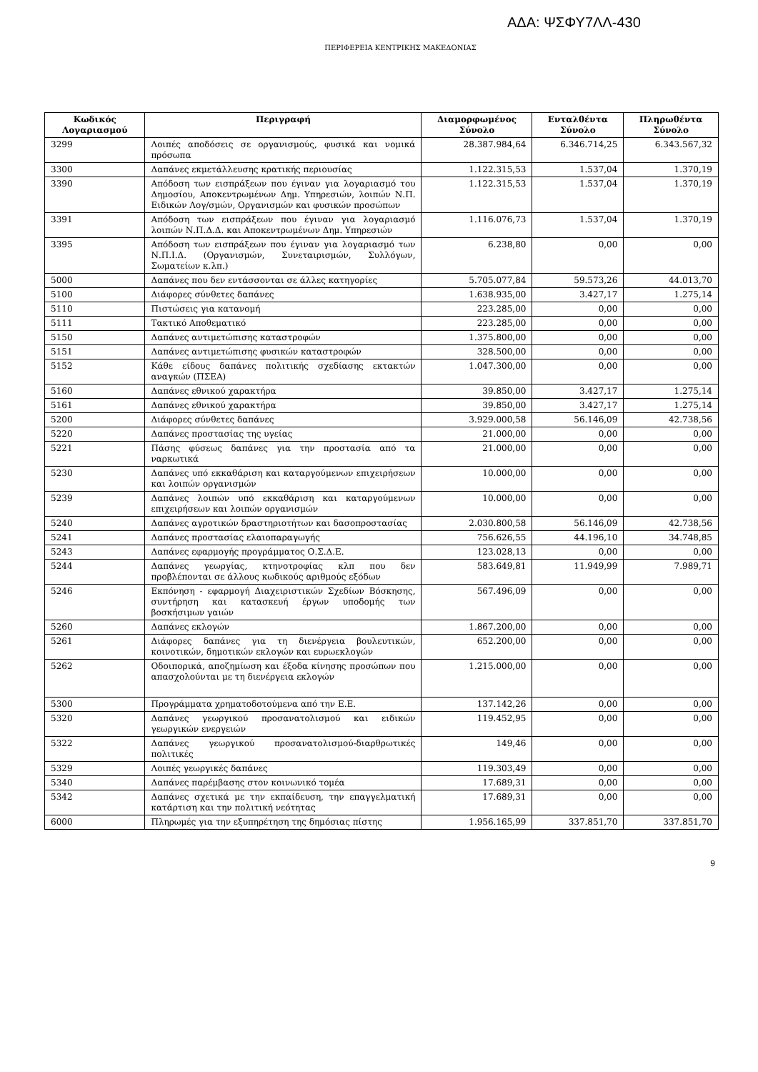ΑΔΑ: ΨΣΦΥ7ΛΛ-430
ΠΕΡΙΦΕΡΕΙΑ ΚΕΝΤΡΙΚΗΣ ΜΑΚΕΔΟΝΙΑΣ
| Κωδικός Λογαριασμού | Περιγραφή | Διαμορφωμένος Σύνολο | Ενταλθέντα Σύνολο | Πληρωθέντα Σύνολο |
| --- | --- | --- | --- | --- |
| 3299 | Λοιπές αποδόσεις σε οργανισμούς, φυσικά και νομικά πρόσωπα | 28.387.984,64 | 6.346.714,25 | 6.343.567,32 |
| 3300 | Δαπάνες εκμετάλλευσης κρατικής περιουσίας | 1.122.315,53 | 1.537,04 | 1.370,19 |
| 3390 | Απόδοση των εισπράξεων που έγιναν για λογαριασμό του Δημοσίου, Αποκεντρωμένων Δημ. Υπηρεσιών, λοιπών Ν.Π. Ειδικών Λογ/σμών, Οργανισμών και φυσικών προσώπων | 1.122.315,53 | 1.537,04 | 1.370,19 |
| 3391 | Απόδοση των εισπράξεων που έγιναν για λογαριασμό λοιπών Ν.Π.Δ.Δ. και Αποκεντρωμένων Δημ. Υπηρεσιών | 1.116.076,73 | 1.537,04 | 1.370,19 |
| 3395 | Απόδοση των εισπράξεων που έγιναν για λογαριασμό των Ν.Π.Ι.Δ. (Οργανισμών, Συνεταιρισμών, Συλλόγων, Σωματείων κ.λπ.) | 6.238,80 | 0,00 | 0,00 |
| 5000 | Δαπάνες που δεν εντάσσονται σε άλλες κατηγορίες | 5.705.077,84 | 59.573,26 | 44.013,70 |
| 5100 | Διάφορες σύνθετες δαπάνες | 1.638.935,00 | 3.427,17 | 1.275,14 |
| 5110 | Πιστώσεις για κατανομή | 223.285,00 | 0,00 | 0,00 |
| 5111 | Τακτικό Αποθεματικό | 223.285,00 | 0,00 | 0,00 |
| 5150 | Δαπάνες αντιμετώπισης καταστροφών | 1.375.800,00 | 0,00 | 0,00 |
| 5151 | Δαπάνες αντιμετώπισης φυσικών καταστροφών | 328.500,00 | 0,00 | 0,00 |
| 5152 | Κάθε είδους δαπάνες πολιτικής σχεδίασης εκτακτών αναγκών (ΠΣΕΑ) | 1.047.300,00 | 0,00 | 0,00 |
| 5160 | Δαπάνες εθνικού χαρακτήρα | 39.850,00 | 3.427,17 | 1.275,14 |
| 5161 | Δαπάνες εθνικού χαρακτήρα | 39.850,00 | 3.427,17 | 1.275,14 |
| 5200 | Διάφορες σύνθετες δαπάνες | 3.929.000,58 | 56.146,09 | 42.738,56 |
| 5220 | Δαπάνες προστασίας της υγείας | 21.000,00 | 0,00 | 0,00 |
| 5221 | Πάσης φύσεως δαπάνες για την προστασία από τα ναρκωτικά | 21.000,00 | 0,00 | 0,00 |
| 5230 | Δαπάνες υπό εκκαθάριση και καταργούμενων επιχειρήσεων και λοιπών οργανισμών | 10.000,00 | 0,00 | 0,00 |
| 5239 | Δαπάνες λοιπών υπό εκκαθάριση και καταργούμενων επιχειρήσεων και λοιπών οργανισμών | 10.000,00 | 0,00 | 0,00 |
| 5240 | Δαπάνες αγροτικών δραστηριοτήτων και δασοπροστασίας | 2.030.800,58 | 56.146,09 | 42.738,56 |
| 5241 | Δαπάνες προστασίας ελαιοπαραγωγής | 756.626,55 | 44.196,10 | 34.748,85 |
| 5243 | Δαπάνες εφαρμογής προγράμματος Ο.Σ.Δ.Ε. | 123.028,13 | 0,00 | 0,00 |
| 5244 | Δαπάνες γεωργίας, κτηνοτροφίας κλπ που δεν προβλέπονται σε άλλους κωδικούς αριθμούς εξόδων | 583.649,81 | 11.949,99 | 7.989,71 |
| 5246 | Εκπόνηση - εφαρμογή Διαχειριστικών Σχεδίων Βόσκησης, συντήρηση και κατασκευή έργων υποδομής των βοσκήσιμων γαιών | 567.496,09 | 0,00 | 0,00 |
| 5260 | Δαπάνες εκλογών | 1.867.200,00 | 0,00 | 0,00 |
| 5261 | Διάφορες δαπάνες για τη διενέργεια βουλευτικών, κοινοτικών, δημοτικών εκλογών και ευρωεκλογών | 652.200,00 | 0,00 | 0,00 |
| 5262 | Οδοιπορικά, αποζημίωση και έξοδα κίνησης προσώπων που απασχολούνται με τη διενέργεια εκλογών | 1.215.000,00 | 0,00 | 0,00 |
| 5300 | Προγράμματα χρηματοδοτούμενα από την Ε.Ε. | 137.142,26 | 0,00 | 0,00 |
| 5320 | Δαπάνες γεωργικού προσανατολισμού και ειδικών γεωργικών ενεργειών | 119.452,95 | 0,00 | 0,00 |
| 5322 | Δαπάνες γεωργικού προσανατολισμού-διαρθρωτικές πολιτικές | 149,46 | 0,00 | 0,00 |
| 5329 | Λοιπές γεωργικές δαπάνες | 119.303,49 | 0,00 | 0,00 |
| 5340 | Δαπάνες παρέμβασης στον κοινωνικό τομέα | 17.689,31 | 0,00 | 0,00 |
| 5342 | Δαπάνες σχετικά με την εκπαίδευση, την επαγγελματική κατάρτιση και την πολιτική νεότητας | 17.689,31 | 0,00 | 0,00 |
| 6000 | Πληρωμές για την εξυπηρέτηση της δημόσιας πίστης | 1.956.165,99 | 337.851,70 | 337.851,70 |
9